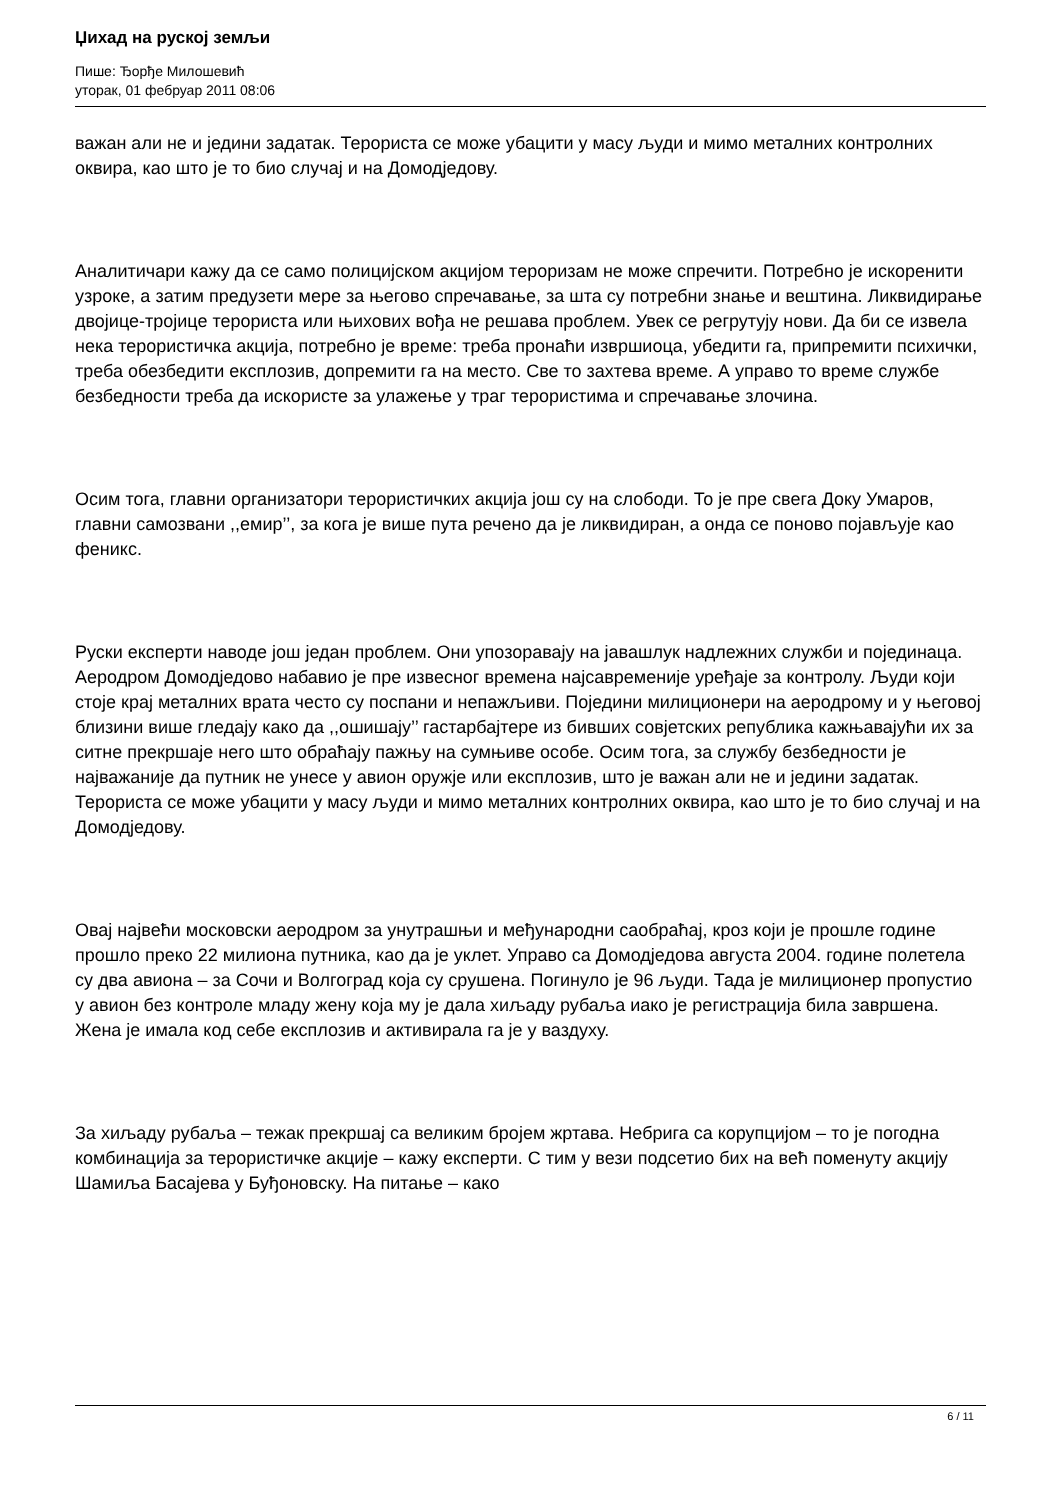Џихад на руској земљи
Пише: Ђорђе Милошевић
уторак, 01 фебруар 2011 08:06
важан али не и једини задатак. Терориста се може убацити у масу људи и мимо металних контролних оквира, као што је то био случај и на Домодједову.
Аналитичари кажу да се само полицијском акцијом тероризам не може спречити. Потребно је искоренити узроке, а затим предузети мере за његово спречавање, за шта су потребни знање и вештина. Ликвидирање двојице-тројице терориста или њихових вођа не решава проблем. Увек се регрутују нови. Да би се извела нека терористичка акција, потребно је време: треба пронаћи извршиоца, убедити га, припремити психички, треба обезбедити експлозив, допремити га на место. Све то захтева време. А управо то време службе безбедности треба да искористе за улажење у траг терористима и спречавање злочина.
Осим тога, главни организатори терористичких акција још су на слободи. То је пре свега Доку Умаров, главни самозвани ,,емир’’, за кога је више пута речено да је ликвидиран, а онда се поново појављује као феникс.
Руски експерти наводе још један проблем. Они упозоравају на јавашлук надлежних служби и појединаца. Аеродром Домодједово набавио је пре извесног времена најсавременије уређаје за контролу. Људи који стоје крај металних врата често су поспани и непажљиви. Поједини милиционери на аеродрому и у његовој близини више гледају како да ,,ошишају’’ гастарбајтере из бивших совјетских република кажњавајући их за ситне прекршаје него што обраћају пажњу на сумњиве особе. Осим тога, за службу безбедности је најважаније да путник не унесе у авион оружје или експлозив, што је важан али не и једини задатак. Терориста се може убацити у масу људи и мимо металних контролних оквира, као што је то био случај и на Домодједову.
Овај највећи московски аеродром за унутрашњи и међународни саобраћај, кроз који је прошле године прошло преко 22 милиона путника, као да је уклет. Управо са Домодједова августа 2004. године полетела су два авиона – за Сочи и Волгоград која су срушена. Погинуло је 96 људи. Тада је милиционер пропустио у авион без контроле младу жену која му је дала хиљаду рубаља иако је регистрација била завршена. Жена је имала код себе експлозив и активирала га је у ваздуху.
За хиљаду рубаља – тежак прекршај са великим бројем жртава. Небрига са корупцијом – то је погодна комбинација за терористичке акције – кажу експерти. С тим у вези подсетио бих на већ поменуту акцију Шамиља Басајева у Буђоновску. На питање – како
6 / 11